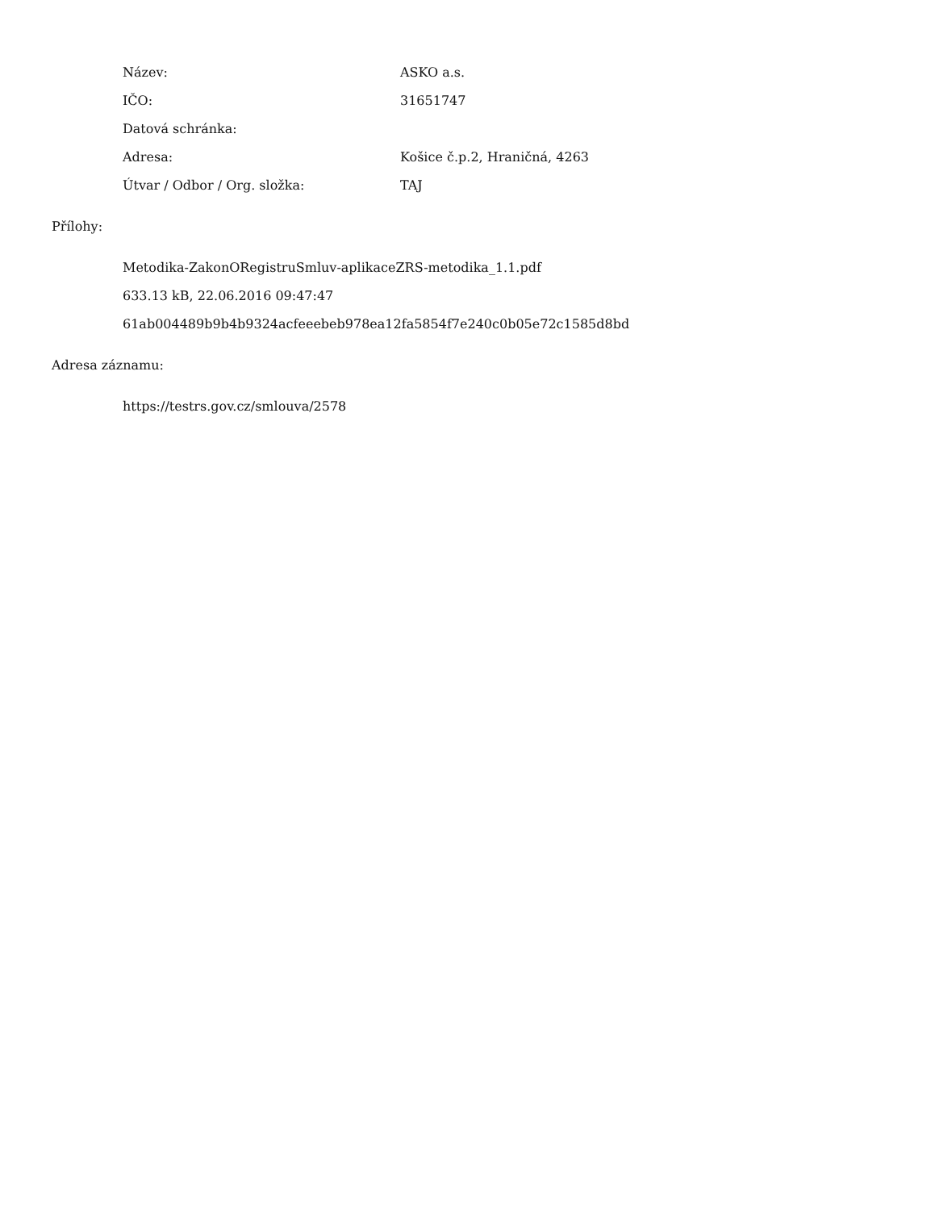Název: ASKO a.s.
IČO: 31651747
Datová schránka:
Adresa: Košice č.p.2, Hraničná, 4263
Útvar / Odbor / Org. složka: TAJ
Přílohy:
Metodika-ZakonORegistruSmluv-aplikaceZRS-metodika_1.1.pdf
633.13 kB, 22.06.2016 09:47:47
61ab004489b9b4b9324acfeeebeb978ea12fa5854f7e240c0b05e72c1585d8bd
Adresa záznamu:
https://testrs.gov.cz/smlouva/2578